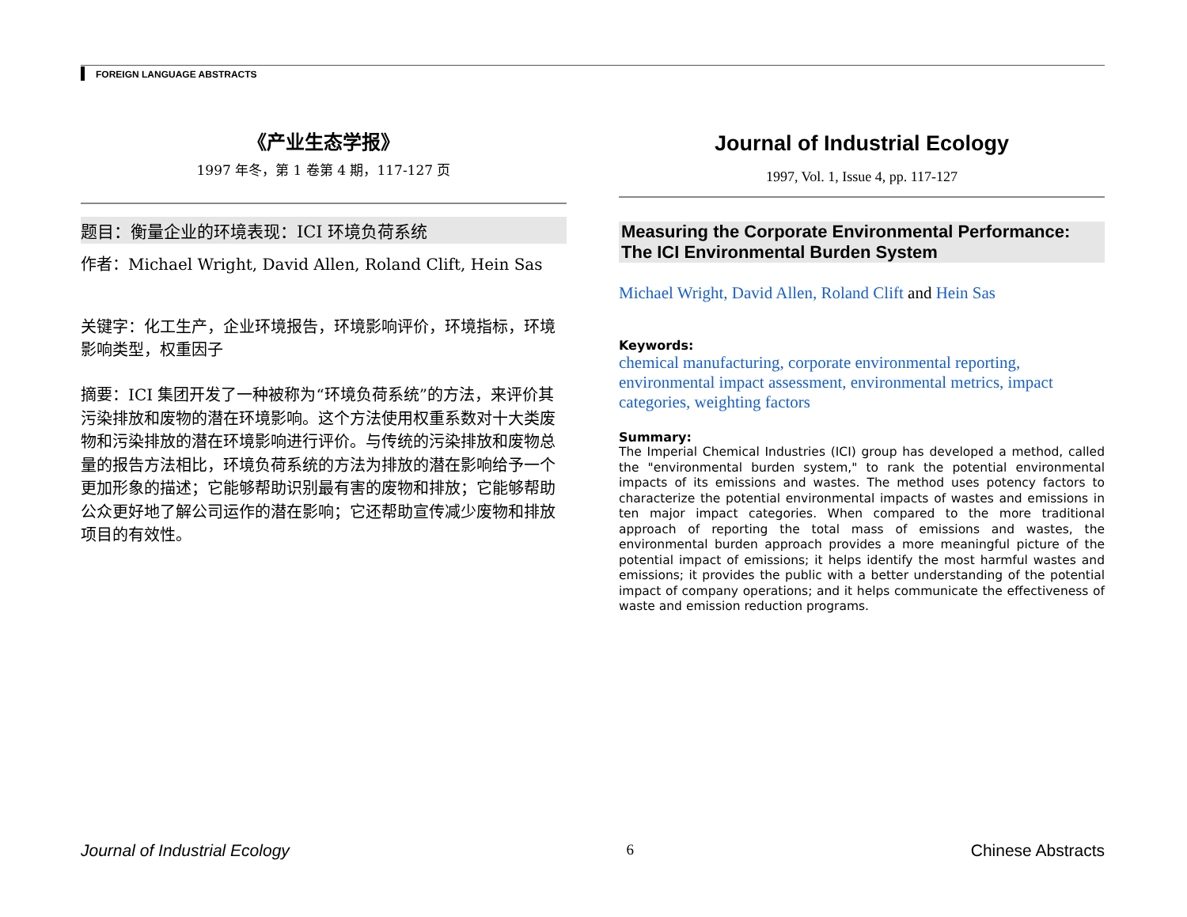FOREIGN LANGUAGE ABSTRACTS
《产业生态学报》
1997 年冬，第 1 卷第 4 期，117-127 页
题目：衡量企业的环境表现：ICI 环境负荷系统
作者：Michael Wright, David Allen, Roland Clift, Hein Sas
关键字：化工生产，企业环境报告，环境影响评价，环境指标，环境影响类型，权重因子
摘要：ICI 集团开发了一种被称为“环境负荷系统”的方法，来评价其污染排放和废物的潜在环境影响。这个方法使用权重系数对十大类废物和污染排放的潜在环境影响进行评价。与传统的污染排放和废物总量的报告方法相比，环境负荷系统的方法为排放的潜在影响给予一个更加形象的描述；它能够帮助识别最有害的废物和排放；它能够帮助公众更好地了解公司运作的潜在影响；它还帮助宣传减少废物和排放项目的有效性。
Journal of Industrial Ecology
1997, Vol. 1, Issue 4, pp. 117-127
Measuring the Corporate Environmental Performance: The ICI Environmental Burden System
Michael Wright, David Allen, Roland Clift and Hein Sas
Keywords:
chemical manufacturing, corporate environmental reporting, environmental impact assessment, environmental metrics, impact categories, weighting factors
Summary:
The Imperial Chemical Industries (ICI) group has developed a method, called the "environmental burden system," to rank the potential environmental impacts of its emissions and wastes. The method uses potency factors to characterize the potential environmental impacts of wastes and emissions in ten major impact categories. When compared to the more traditional approach of reporting the total mass of emissions and wastes, the environmental burden approach provides a more meaningful picture of the potential impact of emissions; it helps identify the most harmful wastes and emissions; it provides the public with a better understanding of the potential impact of company operations; and it helps communicate the effectiveness of waste and emission reduction programs.
Journal of Industrial Ecology 6 Chinese Abstracts